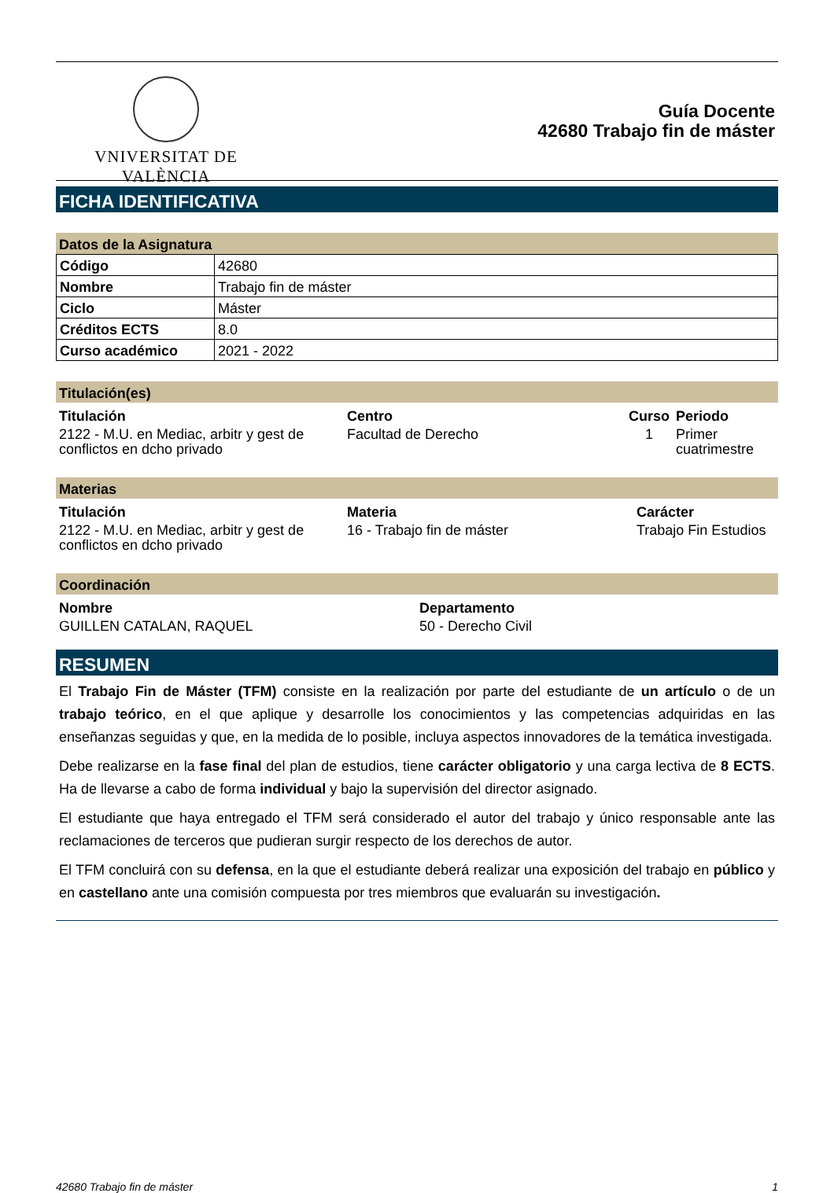VNIVERSITAT DE VALÈNCIA
Guía Docente
42680 Trabajo fin de máster
FICHA IDENTIFICATIVA
Datos de la Asignatura
| Código | 42680 |
| Nombre | Trabajo fin de máster |
| Ciclo | Máster |
| Créditos ECTS | 8.0 |
| Curso académico | 2021 - 2022 |
Titulación(es)
| Titulación | Centro | Curso | Periodo |
| --- | --- | --- | --- |
| 2122 - M.U. en Mediac, arbitr y gest de conflictos en dcho privado | Facultad de Derecho | 1 | Primer cuatrimestre |
Materias
| Titulación | Materia | Carácter |
| --- | --- | --- |
| 2122 - M.U. en Mediac, arbitr y gest de conflictos en dcho privado | 16 - Trabajo fin de máster | Trabajo Fin Estudios |
Coordinación
| Nombre | Departamento |
| --- | --- |
| GUILLEN CATALAN, RAQUEL | 50 - Derecho Civil |
RESUMEN
El Trabajo Fin de Máster (TFM) consiste en la realización por parte del estudiante de un artículo o de un trabajo teórico, en el que aplique y desarrolle los conocimientos y las competencias adquiridas en las enseñanzas seguidas y que, en la medida de lo posible, incluya aspectos innovadores de la temática investigada.
Debe realizarse en la fase final del plan de estudios, tiene carácter obligatorio y una carga lectiva de 8 ECTS. Ha de llevarse a cabo de forma individual y bajo la supervisión del director asignado.
El estudiante que haya entregado el TFM será considerado el autor del trabajo y único responsable ante las reclamaciones de terceros que pudieran surgir respecto de los derechos de autor.
El TFM concluirá con su defensa, en la que el estudiante deberá realizar una exposición del trabajo en público y en castellano ante una comisión compuesta por tres miembros que evaluarán su investigación.
42680 Trabajo fin de máster 1